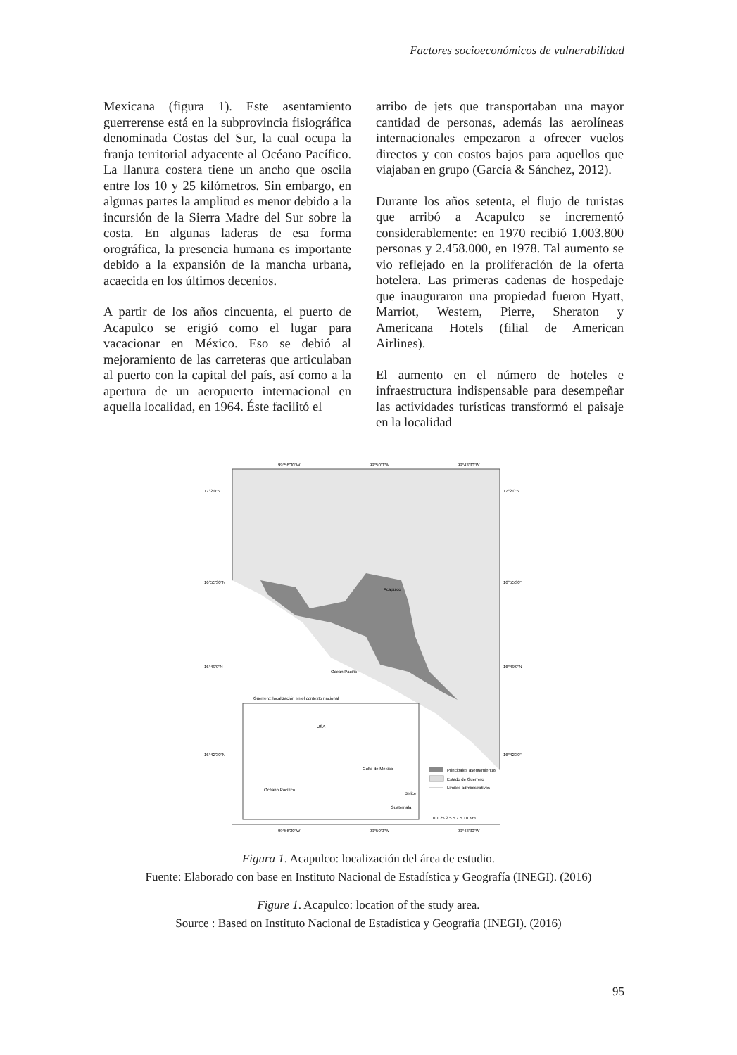Factores socioeconómicos de vulnerabilidad
Mexicana (figura 1). Este asentamiento guerrerense está en la subprovincia fisiográfica denominada Costas del Sur, la cual ocupa la franja territorial adyacente al Océano Pacífico. La llanura costera tiene un ancho que oscila entre los 10 y 25 kilómetros. Sin embargo, en algunas partes la amplitud es menor debido a la incursión de la Sierra Madre del Sur sobre la costa. En algunas laderas de esa forma orográfica, la presencia humana es importante debido a la expansión de la mancha urbana, acaecida en los últimos decenios.
A partir de los años cincuenta, el puerto de Acapulco se erigió como el lugar para vacacionar en México. Eso se debió al mejoramiento de las carreteras que articulaban al puerto con la capital del país, así como a la apertura de un aeropuerto internacional en aquella localidad, en 1964. Éste facilitó el
arribo de jets que transportaban una mayor cantidad de personas, además las aerolíneas internacionales empezaron a ofrecer vuelos directos y con costos bajos para aquellos que viajaban en grupo (García & Sánchez, 2012).
Durante los años setenta, el flujo de turistas que arribó a Acapulco se incrementó considerablemente: en 1970 recibió 1.003.800 personas y 2.458.000, en 1978. Tal aumento se vio reflejado en la proliferación de la oferta hotelera. Las primeras cadenas de hospedaje que inauguraron una propiedad fueron Hyatt, Marriot, Western, Pierre, Sheraton y Americana Hotels (filial de American Airlines).
El aumento en el número de hoteles e infraestructura indispensable para desempeñar las actividades turísticas transformó el paisaje en la localidad
99°56'30"W
99°50'0"W
99°43'30"W
Acapulco
Ocean Pacific
17°2'0"N
16°55'30"N
16°49'0"N
16°42'30"N
17°2'0"N
16°55'30"
16°49'0"N
16°42'30"
Guerrero: localización en el contexto nacional
USA
Golfo de México
Océano Pacífico
Belice
Guatemala
Principales asentamientos
Estado de Guerrero
Límites administrativos
0 1.25 2.5 5 7.5 10 Km
99°56'30"W
99°50'0"W
99°43'30"W
Figura 1. Acapulco: localización del área de estudio.
Fuente: Elaborado con base en Instituto Nacional de Estadística y Geografía (INEGI). (2016)
Figure 1. Acapulco: location of the study area.
Source : Based on Instituto Nacional de Estadística y Geografía (INEGI). (2016)
95